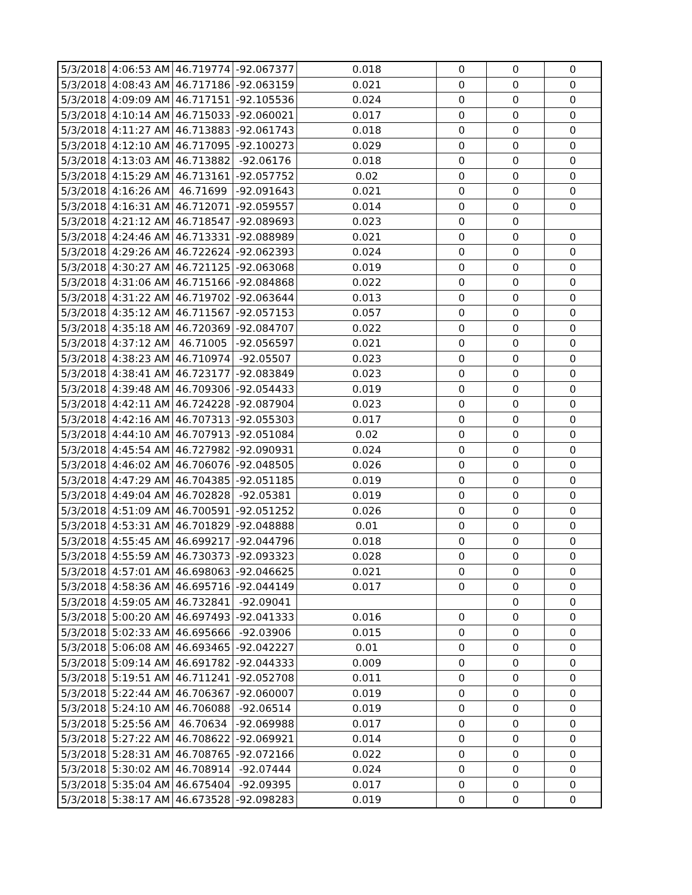| 5/3/2018 | 4:06:53 AM | 46.719774 | -92.067377 | 0.018 | 0 | 0 | 0 |
| 5/3/2018 | 4:08:43 AM | 46.717186 | -92.063159 | 0.021 | 0 | 0 | 0 |
| 5/3/2018 | 4:09:09 AM | 46.717151 | -92.105536 | 0.024 | 0 | 0 | 0 |
| 5/3/2018 | 4:10:14 AM | 46.715033 | -92.060021 | 0.017 | 0 | 0 | 0 |
| 5/3/2018 | 4:11:27 AM | 46.713883 | -92.061743 | 0.018 | 0 | 0 | 0 |
| 5/3/2018 | 4:12:10 AM | 46.717095 | -92.100273 | 0.029 | 0 | 0 | 0 |
| 5/3/2018 | 4:13:03 AM | 46.713882 | -92.06176 | 0.018 | 0 | 0 | 0 |
| 5/3/2018 | 4:15:29 AM | 46.713161 | -92.057752 | 0.02 | 0 | 0 | 0 |
| 5/3/2018 | 4:16:26 AM | 46.71699 | -92.091643 | 0.021 | 0 | 0 | 0 |
| 5/3/2018 | 4:16:31 AM | 46.712071 | -92.059557 | 0.014 | 0 | 0 | 0 |
| 5/3/2018 | 4:21:12 AM | 46.718547 | -92.089693 | 0.023 | 0 | 0 | |
| 5/3/2018 | 4:24:46 AM | 46.713331 | -92.088989 | 0.021 | 0 | 0 | 0 |
| 5/3/2018 | 4:29:26 AM | 46.722624 | -92.062393 | 0.024 | 0 | 0 | 0 |
| 5/3/2018 | 4:30:27 AM | 46.721125 | -92.063068 | 0.019 | 0 | 0 | 0 |
| 5/3/2018 | 4:31:06 AM | 46.715166 | -92.084868 | 0.022 | 0 | 0 | 0 |
| 5/3/2018 | 4:31:22 AM | 46.719702 | -92.063644 | 0.013 | 0 | 0 | 0 |
| 5/3/2018 | 4:35:12 AM | 46.711567 | -92.057153 | 0.057 | 0 | 0 | 0 |
| 5/3/2018 | 4:35:18 AM | 46.720369 | -92.084707 | 0.022 | 0 | 0 | 0 |
| 5/3/2018 | 4:37:12 AM | 46.71005 | -92.056597 | 0.021 | 0 | 0 | 0 |
| 5/3/2018 | 4:38:23 AM | 46.710974 | -92.05507 | 0.023 | 0 | 0 | 0 |
| 5/3/2018 | 4:38:41 AM | 46.723177 | -92.083849 | 0.023 | 0 | 0 | 0 |
| 5/3/2018 | 4:39:48 AM | 46.709306 | -92.054433 | 0.019 | 0 | 0 | 0 |
| 5/3/2018 | 4:42:11 AM | 46.724228 | -92.087904 | 0.023 | 0 | 0 | 0 |
| 5/3/2018 | 4:42:16 AM | 46.707313 | -92.055303 | 0.017 | 0 | 0 | 0 |
| 5/3/2018 | 4:44:10 AM | 46.707913 | -92.051084 | 0.02 | 0 | 0 | 0 |
| 5/3/2018 | 4:45:54 AM | 46.727982 | -92.090931 | 0.024 | 0 | 0 | 0 |
| 5/3/2018 | 4:46:02 AM | 46.706076 | -92.048505 | 0.026 | 0 | 0 | 0 |
| 5/3/2018 | 4:47:29 AM | 46.704385 | -92.051185 | 0.019 | 0 | 0 | 0 |
| 5/3/2018 | 4:49:04 AM | 46.702828 | -92.05381 | 0.019 | 0 | 0 | 0 |
| 5/3/2018 | 4:51:09 AM | 46.700591 | -92.051252 | 0.026 | 0 | 0 | 0 |
| 5/3/2018 | 4:53:31 AM | 46.701829 | -92.048888 | 0.01 | 0 | 0 | 0 |
| 5/3/2018 | 4:55:45 AM | 46.699217 | -92.044796 | 0.018 | 0 | 0 | 0 |
| 5/3/2018 | 4:55:59 AM | 46.730373 | -92.093323 | 0.028 | 0 | 0 | 0 |
| 5/3/2018 | 4:57:01 AM | 46.698063 | -92.046625 | 0.021 | 0 | 0 | 0 |
| 5/3/2018 | 4:58:36 AM | 46.695716 | -92.044149 | 0.017 | 0 | 0 | 0 |
| 5/3/2018 | 4:59:05 AM | 46.732841 | -92.09041 | | | 0 | 0 |
| 5/3/2018 | 5:00:20 AM | 46.697493 | -92.041333 | 0.016 | 0 | 0 | 0 |
| 5/3/2018 | 5:02:33 AM | 46.695666 | -92.03906 | 0.015 | 0 | 0 | 0 |
| 5/3/2018 | 5:06:08 AM | 46.693465 | -92.042227 | 0.01 | 0 | 0 | 0 |
| 5/3/2018 | 5:09:14 AM | 46.691782 | -92.044333 | 0.009 | 0 | 0 | 0 |
| 5/3/2018 | 5:19:51 AM | 46.711241 | -92.052708 | 0.011 | 0 | 0 | 0 |
| 5/3/2018 | 5:22:44 AM | 46.706367 | -92.060007 | 0.019 | 0 | 0 | 0 |
| 5/3/2018 | 5:24:10 AM | 46.706088 | -92.06514 | 0.019 | 0 | 0 | 0 |
| 5/3/2018 | 5:25:56 AM | 46.70634 | -92.069988 | 0.017 | 0 | 0 | 0 |
| 5/3/2018 | 5:27:22 AM | 46.708622 | -92.069921 | 0.014 | 0 | 0 | 0 |
| 5/3/2018 | 5:28:31 AM | 46.708765 | -92.072166 | 0.022 | 0 | 0 | 0 |
| 5/3/2018 | 5:30:02 AM | 46.708914 | -92.07444 | 0.024 | 0 | 0 | 0 |
| 5/3/2018 | 5:35:04 AM | 46.675404 | -92.09395 | 0.017 | 0 | 0 | 0 |
| 5/3/2018 | 5:38:17 AM | 46.673528 | -92.098283 | 0.019 | 0 | 0 | 0 |